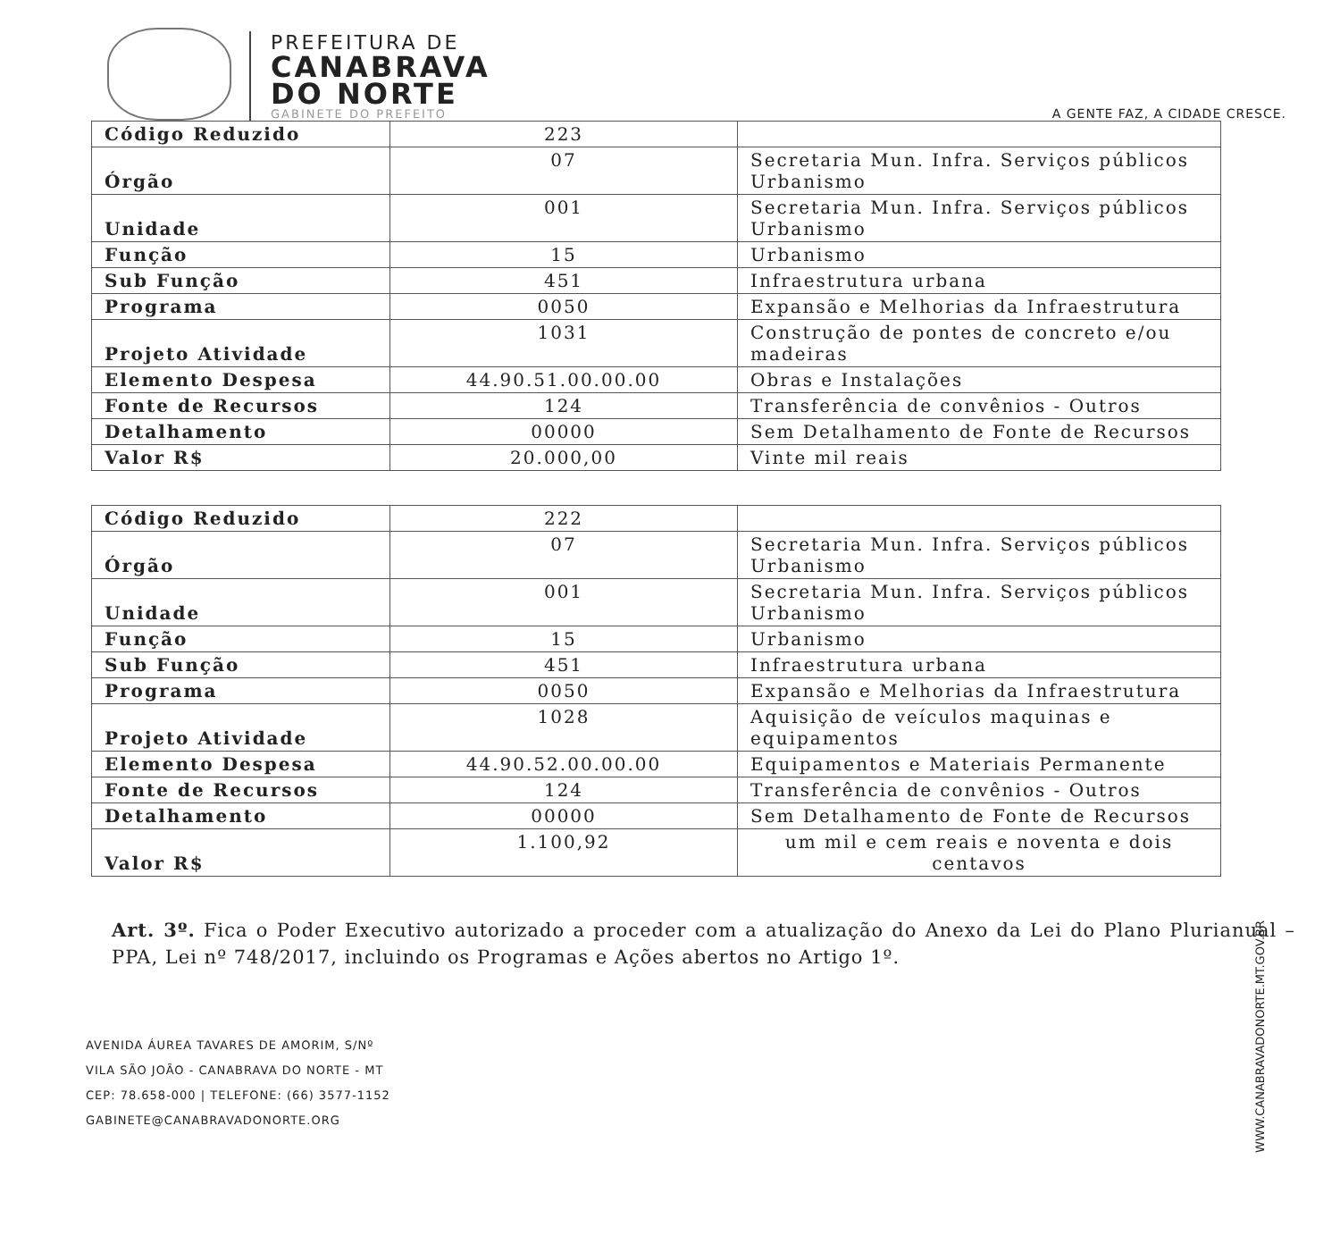PREFEITURA DE
CANABRAVA
DO NORTE
GABINETE DO PREFEITO
A GENTE FAZ, A CIDADE CRESCE.
| Código Reduzido | 223 | |
| Órgão | 07 | Secretaria Mun. Infra. Serviços públicos Urbanismo |
| Unidade | 001 | Secretaria Mun. Infra. Serviços públicos Urbanismo |
| Função | 15 | Urbanismo |
| Sub Função | 451 | Infraestrutura urbana |
| Programa | 0050 | Expansão e Melhorias da Infraestrutura |
| Projeto Atividade | 1031 | Construção de pontes de concreto e/ou madeiras |
| Elemento Despesa | 44.90.51.00.00.00 | Obras e Instalações |
| Fonte de Recursos | 124 | Transferência de convênios - Outros |
| Detalhamento | 00000 | Sem Detalhamento de Fonte de Recursos |
| Valor R$ | 20.000,00 | Vinte mil reais |
| Código Reduzido | 222 | |
| Órgão | 07 | Secretaria Mun. Infra. Serviços públicos Urbanismo |
| Unidade | 001 | Secretaria Mun. Infra. Serviços públicos Urbanismo |
| Função | 15 | Urbanismo |
| Sub Função | 451 | Infraestrutura urbana |
| Programa | 0050 | Expansão e Melhorias da Infraestrutura |
| Projeto Atividade | 1028 | Aquisição de veículos maquinas e equipamentos |
| Elemento Despesa | 44.90.52.00.00.00 | Equipamentos e Materiais Permanente |
| Fonte de Recursos | 124 | Transferência de convênios - Outros |
| Detalhamento | 00000 | Sem Detalhamento de Fonte de Recursos |
| Valor R$ | 1.100,92 | um mil e cem reais e noventa e dois centavos |
Art. 3º. Fica o Poder Executivo autorizado a proceder com a atualização do Anexo da Lei do Plano Plurianual – PPA, Lei nº 748/2017, incluindo os Programas e Ações abertos no Artigo 1º.
AVENIDA ÁUREA TAVARES DE AMORIM, S/Nº
VILA SÃO JOÃO - CANABRAVA DO NORTE - MT
CEP: 78.658-000 | TELEFONE: (66) 3577-1152
GABINETE@CANABRAVADONORTE.ORG
WWW.CANABRAVADONORTE.MT.GOV.BR